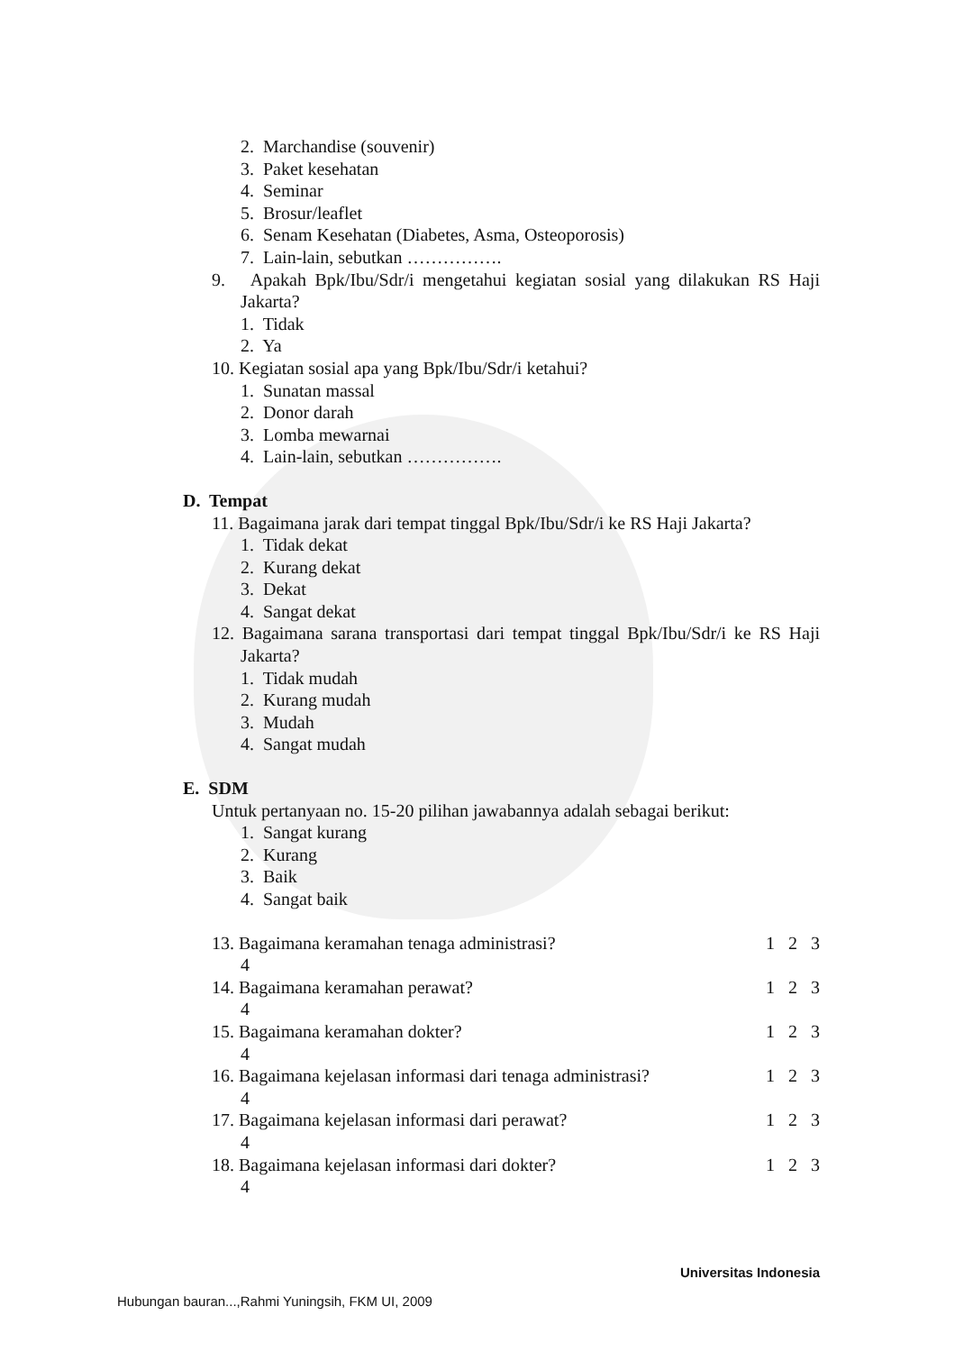2. Marchandise (souvenir)
3. Paket kesehatan
4. Seminar
5. Brosur/leaflet
6. Senam Kesehatan (Diabetes, Asma, Osteoporosis)
7. Lain-lain, sebutkan …………….
9. Apakah Bpk/Ibu/Sdr/i mengetahui kegiatan sosial yang dilakukan RS Haji Jakarta?
1. Tidak
2. Ya
10. Kegiatan sosial apa yang Bpk/Ibu/Sdr/i ketahui?
1. Sunatan massal
2. Donor darah
3. Lomba mewarnai
4. Lain-lain, sebutkan …………….
D. Tempat
11. Bagaimana jarak dari tempat tinggal Bpk/Ibu/Sdr/i ke RS Haji Jakarta?
1. Tidak dekat
2. Kurang dekat
3. Dekat
4. Sangat dekat
12. Bagaimana sarana transportasi dari tempat tinggal Bpk/Ibu/Sdr/i ke RS Haji Jakarta?
1. Tidak mudah
2. Kurang mudah
3. Mudah
4. Sangat mudah
E. SDM
Untuk pertanyaan no. 15-20 pilihan jawabannya adalah sebagai berikut:
1. Sangat kurang
2. Kurang
3. Baik
4. Sangat baik
13. Bagaimana keramahan tenaga administrasi? 1 2 3
4
14. Bagaimana keramahan perawat? 1 2 3
4
15. Bagaimana keramahan dokter? 1 2 3
4
16. Bagaimana kejelasan informasi dari tenaga administrasi? 1 2 3
4
17. Bagaimana kejelasan informasi dari perawat? 1 2 3
4
18. Bagaimana kejelasan informasi dari dokter? 1 2 3
4
Universitas Indonesia
Hubungan bauran...,Rahmi Yuningsih, FKM UI, 2009